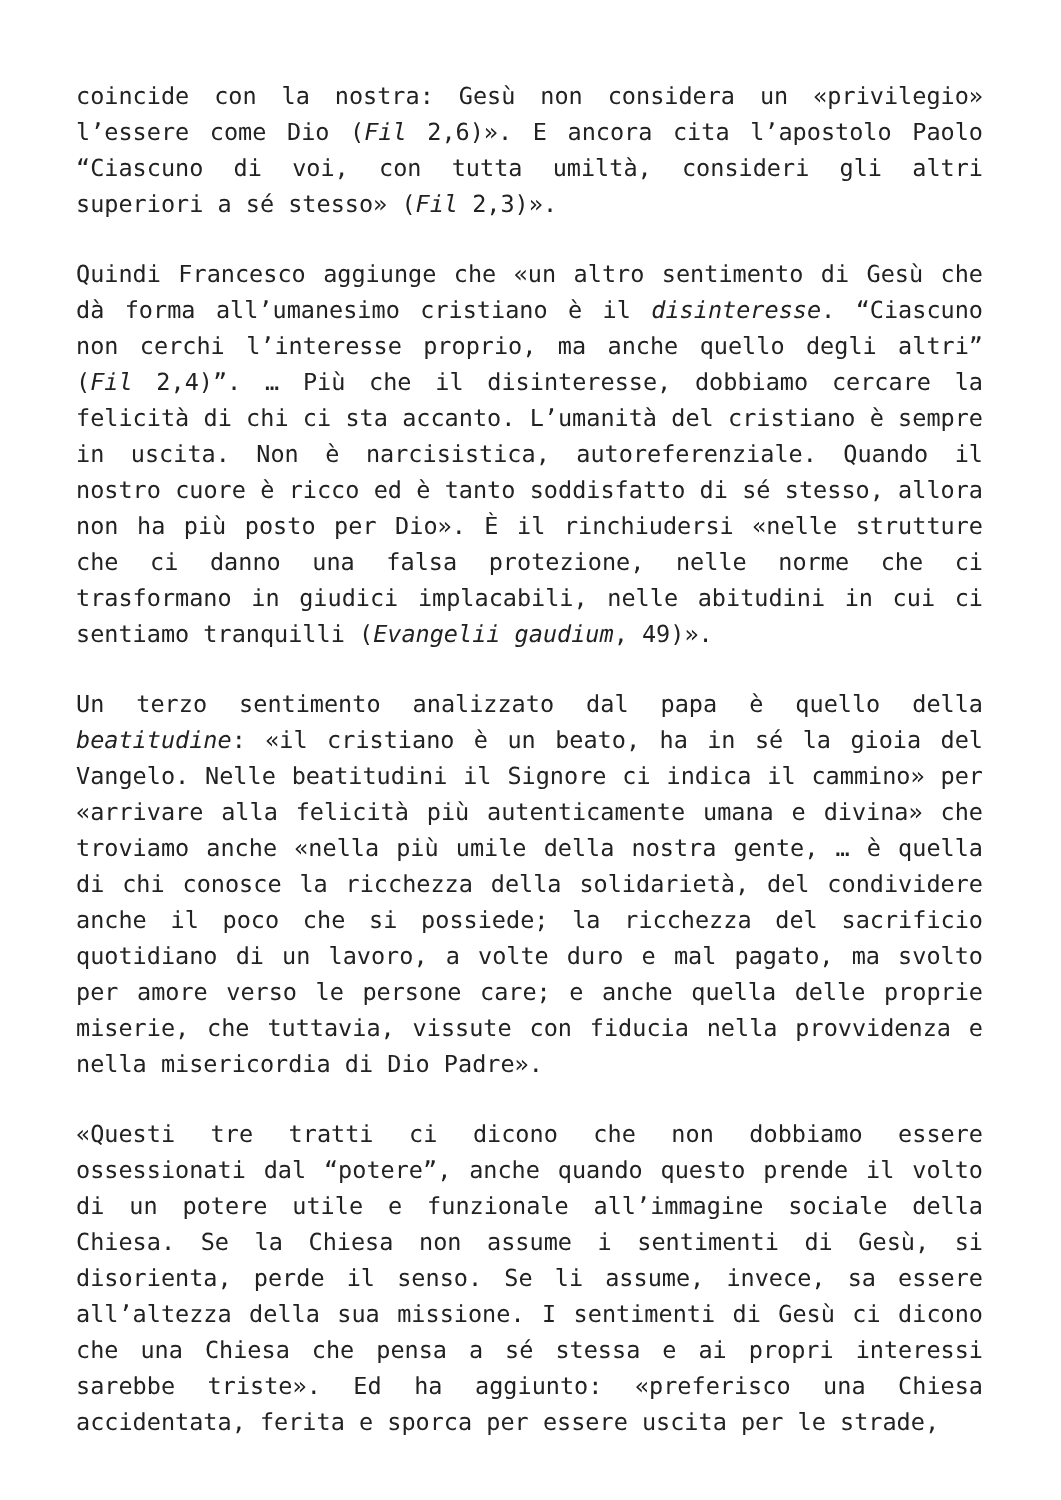coincide con la nostra: Gesù non considera un «privilegio» l’essere come Dio (Fil 2,6)». E ancora cita l’apostolo Paolo “Ciascuno di voi, con tutta umiltà, consideri gli altri superiori a sé stesso» (Fil 2,3)».
Quindi Francesco aggiunge che «un altro sentimento di Gesù che dà forma all’umanesimo cristiano è il disinteresse. “Ciascuno non cerchi l’interesse proprio, ma anche quello degli altri” (Fil 2,4)”. … Più che il disinteresse, dobbiamo cercare la felicità di chi ci sta accanto. L’umanità del cristiano è sempre in uscita. Non è narcisistica, autoreferenziale. Quando il nostro cuore è ricco ed è tanto soddisfatto di sé stesso, allora non ha più posto per Dio». È il rinchiudersi «nelle strutture che ci danno una falsa protezione, nelle norme che ci trasformano in giudici implacabili, nelle abitudini in cui ci sentiamo tranquilli (Evangelii gaudium, 49)».
Un terzo sentimento analizzato dal papa è quello della beatitudine: «il cristiano è un beato, ha in sé la gioia del Vangelo. Nelle beatitudini il Signore ci indica il cammino» per «arrivare alla felicità più autenticamente umana e divina» che troviamo anche «nella più umile della nostra gente, … è quella di chi conosce la ricchezza della solidarietà, del condividere anche il poco che si possiede; la ricchezza del sacrificio quotidiano di un lavoro, a volte duro e mal pagato, ma svolto per amore verso le persone care; e anche quella delle proprie miserie, che tuttavia, vissute con fiducia nella provvidenza e nella misericordia di Dio Padre».
«Questi tre tratti ci dicono che non dobbiamo essere ossessionati dal “potere”, anche quando questo prende il volto di un potere utile e funzionale all’immagine sociale della Chiesa. Se la Chiesa non assume i sentimenti di Gesù, si disorienta, perde il senso. Se li assume, invece, sa essere all’altezza della sua missione. I sentimenti di Gesù ci dicono che una Chiesa che pensa a sé stessa e ai propri interessi sarebbe triste». Ed ha aggiunto: «preferisco una Chiesa accidentata, ferita e sporca per essere uscita per le strade,